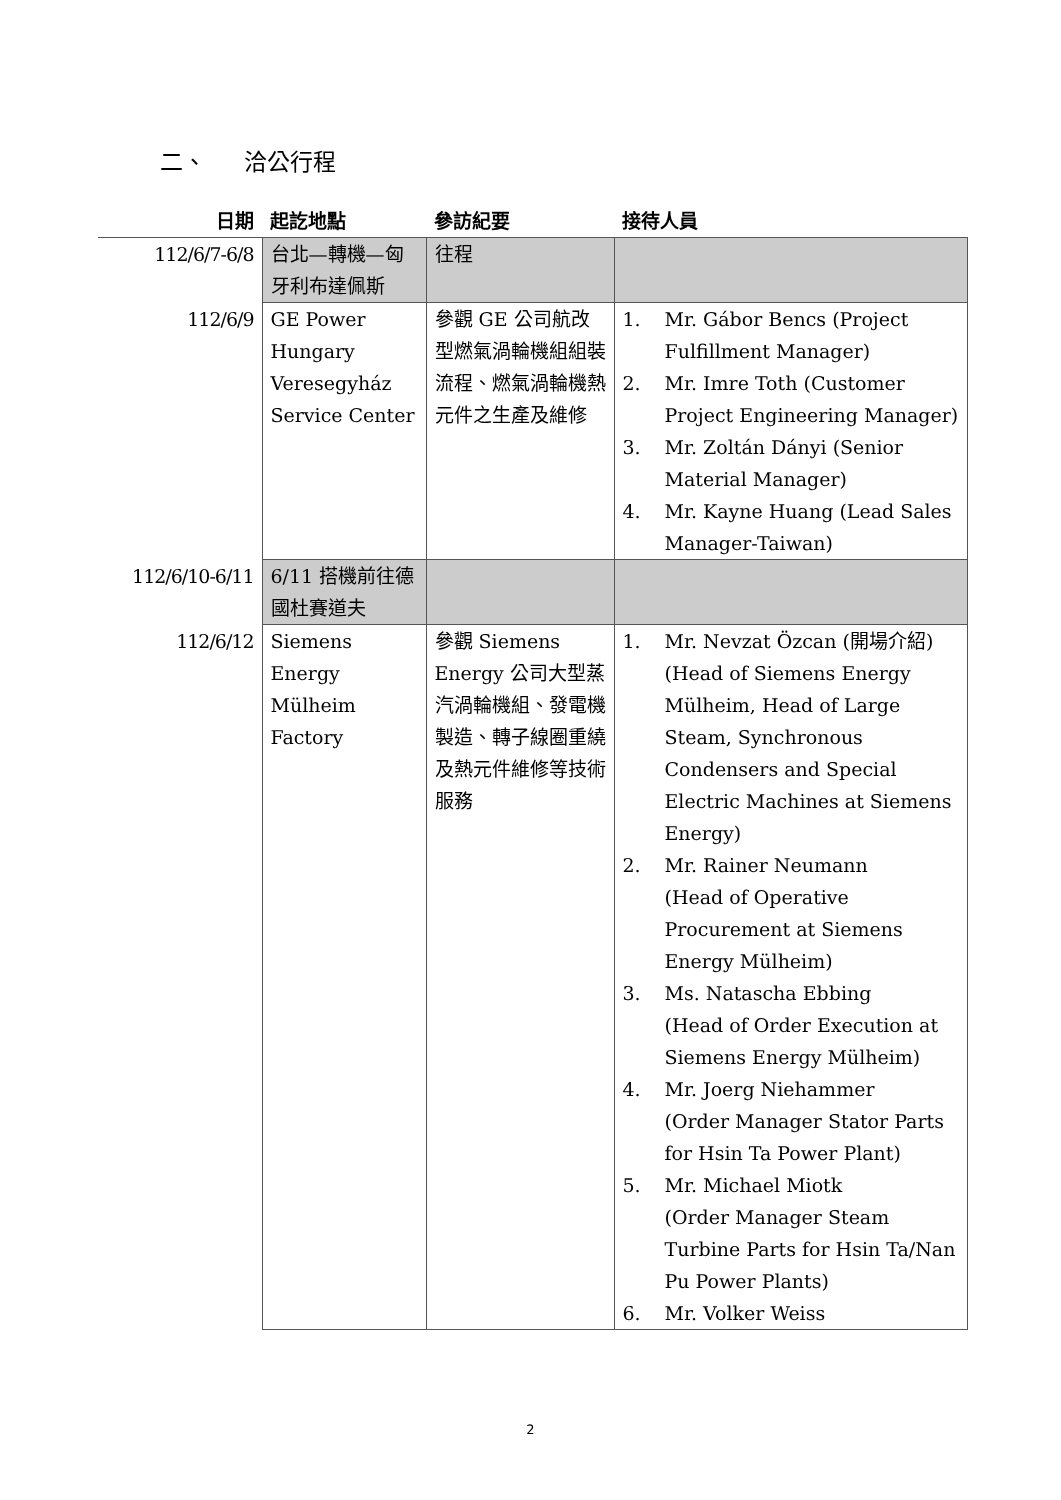二、 洽公行程
| 日期 | 起訖地點 | 參訪紀要 | 接待人員 |
| --- | --- | --- | --- |
| 112/6/7-6/8 | 台北—轉機—匈牙利布達佩斯 | 往程 | |
| 112/6/9 | GE Power Hungary Veresegyház Service Center | 參觀 GE 公司航改型燃氣渦輪機組組裝流程、燃氣渦輪機熱元件之生產及維修 | 1. Mr. Gábor Bencs (Project Fulfillment Manager) 2. Mr. Imre Toth (Customer Project Engineering Manager) 3. Mr. Zoltán Dányi (Senior Material Manager) 4. Mr. Kayne Huang (Lead Sales Manager-Taiwan) |
| 112/6/10-6/11 | 6/11 搭機前往德國杜賽道夫 | | |
| 112/6/12 | Siemens Energy Mülheim Factory | 參觀 Siemens Energy 公司大型蒸汽渦輪機組、發電機製造、轉子線圈重繞及熱元件維修等技術服務 | 1. Mr. Nevzat Özcan (開場介紹) (Head of Siemens Energy Mülheim, Head of Large Steam, Synchronous Condensers and Special Electric Machines at Siemens Energy) 2. Mr. Rainer Neumann (Head of Operative Procurement at Siemens Energy Mülheim) 3. Ms. Natascha Ebbing (Head of Order Execution at Siemens Energy Mülheim) 4. Mr. Joerg Niehammer (Order Manager Stator Parts for Hsin Ta Power Plant) 5. Mr. Michael Miotk (Order Manager Steam Turbine Parts for Hsin Ta/Nan Pu Power Plants) 6. Mr. Volker Weiss |
2